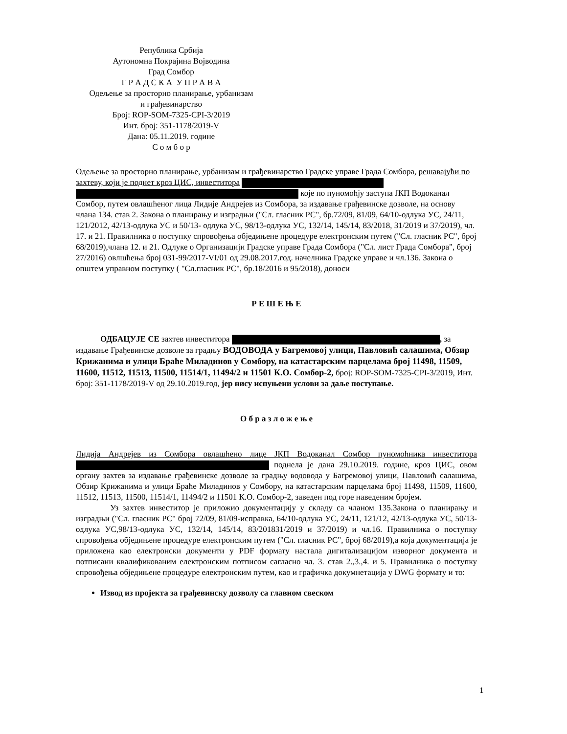Република Србија
Аутономна Покрајина Војводина
Град Сомбор
Г Р А Д С К А У П Р А В А
Одељење за просторно планирање, урбанизам
и грађевинарство
Број: ROP-SOM-7325-CPI-3/2019
Инт. број: 351-1178/2019-V
Дана: 05.11.2019. године
С о м б о р
Одељење за просторно планирање, урбанизам и грађевинарство Градске управе Града Сомбора, решавајући по захтеву, који је поднет кроз ЦИС, инвеститора које по пуномоћју заступа ЈКП Водоканал Сомбор, путем овлашћеног лица Лидије Андрејев из Сомбора, за издавање грађевинске дозволе, на основу члана 134. став 2. Закона о планирању и изградњи ("Сл. гласник РС", бр.72/09, 81/09, 64/10-одлука УС, 24/11, 121/2012, 42/13-одлука УС и 50/13- одлука УС, 98/13-одлука УС, 132/14, 145/14, 83/2018, 31/2019 и 37/2019), чл. 17. и 21. Правилника о поступку спровођења обједињене процедуре електронским путем ("Сл. гласник РС", број 68/2019),члана 12. и 21. Одлуке о Организацији Градске управе Града Сомбора ("Сл. лист Града Сомбора", број 27/2016) овлшћења број 031-99/2017-VI/01 од 29.08.2017.год. начелника Градске управе и чл.136. Закона о општем управном поступку ( "Сл.гласник РС", бр.18/2016 и 95/2018), доноси
Р Е Ш Е Њ Е
ОДБАЦУЈЕ СЕ захтев инвеститора , за издавање Грађевинске дозволе за градњу ВОДОВОДА у Багремовој улици, Павловић салашима, Обзир Крижанима и улици Браће Миладинов у Сомбору, на катастарским парцелама број 11498, 11509, 11600, 11512, 11513, 11500, 11514/1, 11494/2 и 11501 К.О. Сомбор-2, број: ROP-SOM-7325-CPI-3/2019, Инт. број: 351-1178/2019-V од 29.10.2019.год, јер нису испуњени услови за даље поступање.
О б р а з л о ж е њ е
Лидија Андрејев из Сомбора овлашћено лице ЈКП Водоканал Сомбор пуномоћника инвеститора поднела је дана 29.10.2019. године, кроз ЦИС, овом органу захтев за издавање грађевинске дозволе за градњу водовода у Багремовој улици, Павловић салашима, Обзир Крижанима и улици Браће Миладинов у Сомбору, на катастарским парцелама број 11498, 11509, 11600, 11512, 11513, 11500, 11514/1, 11494/2 и 11501 К.О. Сомбор-2, заведен под горе наведеним бројем.
Уз захтев инвеститор је приложио документацију у складу са чланом 135.Закона о планирању и изградњи ("Сл. гласник РС" број 72/09, 81/09-исправка, 64/10-одлука УС, 24/11, 121/12, 42/13-одлука УС, 50/13-одлука УС,98/13-одлука УС, 132/14, 145/14, 83/201831/2019 и 37/2019) и чл.16. Правилника о поступку спровођења обједињене процедуре електронским путем ("Сл. гласник РС", број 68/2019),а која документација је приложена као електронски документи у PDF формату настала дигитализацијом изворног документа и потписани квалификованим електронским потписом сагласно чл. 3. став 2.,3.,4. и 5. Правилника о поступку спровођења обједињене процедуре електронским путем, као и графичка докумнетација у DWG формату и то:
Извод из пројекта за грађевинску дозволу са главном свеском
1